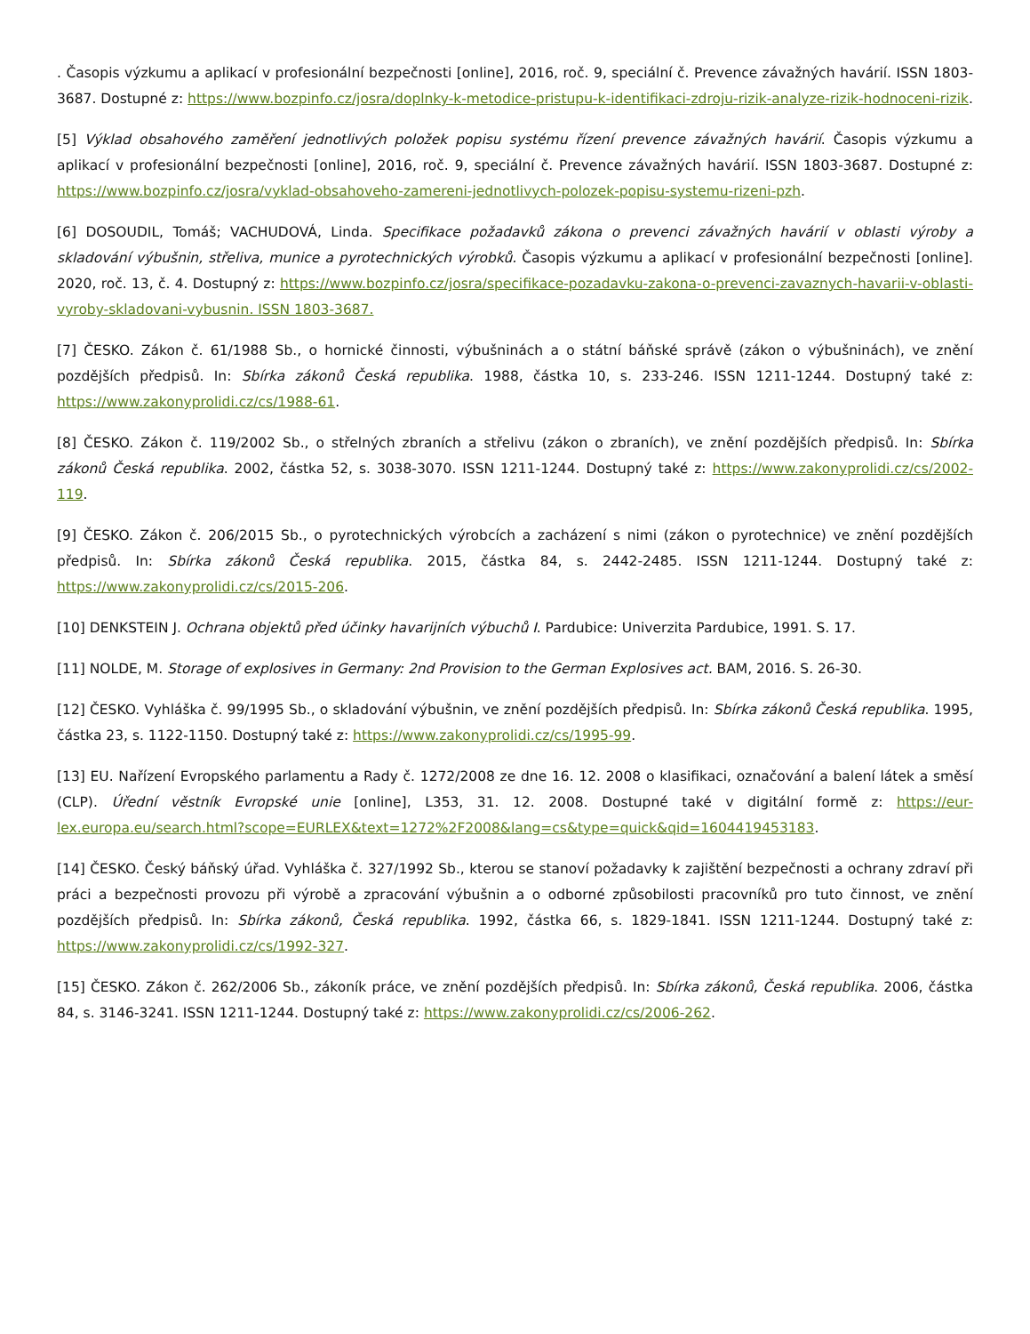. Časopis výzkumu a aplikací v profesionální bezpečnosti [online], 2016, roč. 9, speciální č. Prevence závažných havárií. ISSN 1803-3687. Dostupné z: https://www.bozpinfo.cz/josra/doplnky-k-metodice-pristupu-k-identifikaci-zdroju-rizik-analyze-rizik-hodnoceni-rizik.
[5] Výklad obsahového zaměření jednotlivých položek popisu systému řízení prevence závažných havárií. Časopis výzkumu a aplikací v profesionální bezpečnosti [online], 2016, roč. 9, speciální č. Prevence závažných havárií. ISSN 1803-3687. Dostupné z: https://www.bozpinfo.cz/josra/vyklad-obsahoveho-zamereni-jednotlivych-polozek-popisu-systemu-rizeni-pzh.
[6] DOSOUDIL, Tomáš; VACHUDOVÁ, Linda. Specifikace požadavků zákona o prevenci závažných havárií v oblasti výroby a skladování výbušnin, střeliva, munice a pyrotechnických výrobků. Časopis výzkumu a aplikací v profesionální bezpečnosti [online]. 2020, roč. 13, č. 4. Dostupný z: https://www.bozpinfo.cz/josra/specifikace-pozadavku-zakona-o-prevenci-zavaznych-havarii-v-oblasti-vyroby-skladovani-vybusnin. ISSN 1803-3687.
[7] ČESKO. Zákon č. 61/1988 Sb., o hornické činnosti, výbušninách a o státní báňské správě (zákon o výbušninách), ve znění pozdějších předpisů. In: Sbírka zákonů Česká republika. 1988, částka 10, s. 233-246. ISSN 1211-1244. Dostupný také z: https://www.zakonyprolidi.cz/cs/1988-61.
[8] ČESKO. Zákon č. 119/2002 Sb., o střelných zbraních a střelivu (zákon o zbraních), ve znění pozdějších předpisů. In: Sbírka zákonů Česká republika. 2002, částka 52, s. 3038-3070. ISSN 1211-1244. Dostupný také z: https://www.zakonyprolidi.cz/cs/2002-119.
[9] ČESKO. Zákon č. 206/2015 Sb., o pyrotechnických výrobcích a zacházení s nimi (zákon o pyrotechnice) ve znění pozdějších předpisů. In: Sbírka zákonů Česká republika. 2015, částka 84, s. 2442-2485. ISSN 1211-1244. Dostupný také z: https://www.zakonyprolidi.cz/cs/2015-206.
[10] DENKSTEIN J. Ochrana objektů před účinky havarijních výbuchů I. Pardubice: Univerzita Pardubice, 1991. S. 17.
[11] NOLDE, M. Storage of explosives in Germany: 2nd Provision to the German Explosives act. BAM, 2016. S. 26-30.
[12] ČESKO. Vyhláška č. 99/1995 Sb., o skladování výbušnin, ve znění pozdějších předpisů. In: Sbírka zákonů Česká republika. 1995, částka 23, s. 1122-1150. Dostupný také z: https://www.zakonyprolidi.cz/cs/1995-99.
[13] EU. Nařízení Evropského parlamentu a Rady č. 1272/2008 ze dne 16. 12. 2008 o klasifikaci, označování a balení látek a směsí (CLP). Úřední věstník Evropské unie [online], L353, 31. 12. 2008. Dostupné také v digitální formě z: https://eur-lex.europa.eu/search.html?scope=EURLEX&text=1272%2F2008&lang=cs&type=quick&qid=1604419453183.
[14] ČESKO. Český báňský úřad. Vyhláška č. 327/1992 Sb., kterou se stanoví požadavky k zajištění bezpečnosti a ochrany zdraví při práci a bezpečnosti provozu při výrobě a zpracování výbušnin a o odborné způsobilosti pracovníků pro tuto činnost, ve znění pozdějších předpisů. In: Sbírka zákonů, Česká republika. 1992, částka 66, s. 1829-1841. ISSN 1211-1244. Dostupný také z: https://www.zakonyprolidi.cz/cs/1992-327.
[15] ČESKO. Zákon č. 262/2006 Sb., zákoník práce, ve znění pozdějších předpisů. In: Sbírka zákonů, Česká republika. 2006, částka 84, s. 3146-3241. ISSN 1211-1244. Dostupný také z: https://www.zakonyprolidi.cz/cs/2006-262.